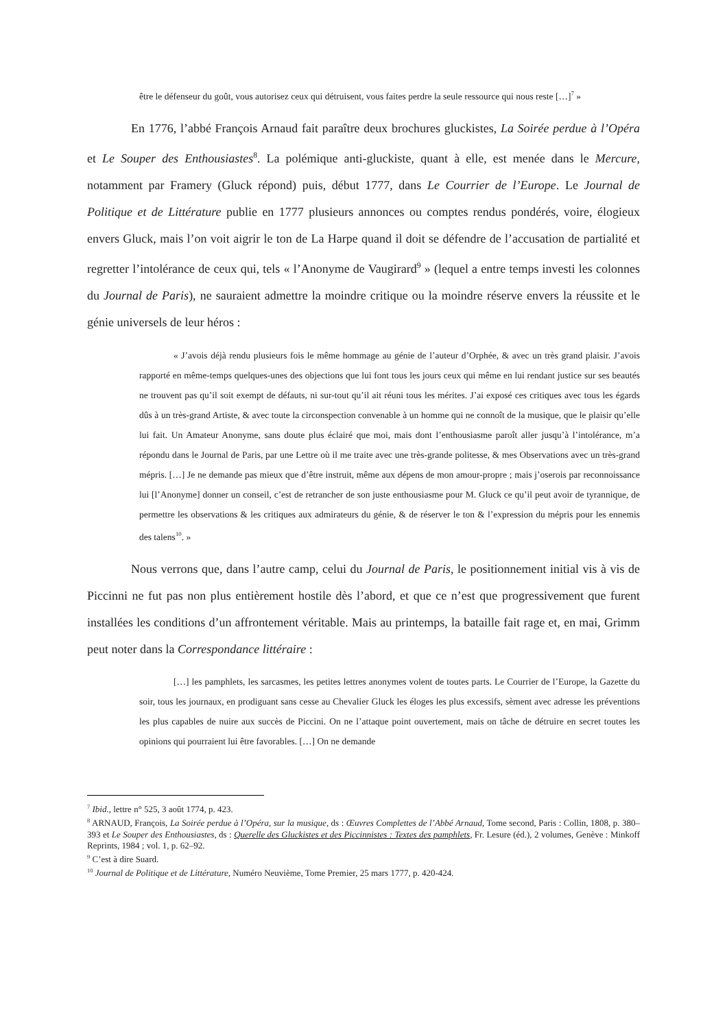être le défenseur du goût, vous autorisez ceux qui détruisent, vous faites perdre la seule ressource qui nous reste […]<sup>7</sup> »
En 1776, l’abbé François Arnaud fait paraître deux brochures gluckistes, La Soirée perdue à l’Opéra et Le Souper des Enthousiastes<sup>8</sup>. La polémique anti-gluckiste, quant à elle, est menée dans le Mercure, notamment par Framery (Gluck répond) puis, début 1777, dans Le Courrier de l’Europe. Le Journal de Politique et de Littérature publie en 1777 plusieurs annonces ou comptes rendus pondérés, voire, élogieux envers Gluck, mais l’on voit aigrir le ton de La Harpe quand il doit se défendre de l’accusation de partialité et regretter l’intolérance de ceux qui, tels « l’Anonyme de Vaugirard<sup>9</sup> » (lequel a entre temps investi les colonnes du Journal de Paris), ne sauraient admettre la moindre critique ou la moindre réserve envers la réussite et le génie universels de leur héros :
« J’avois déjà rendu plusieurs fois le même hommage au génie de l’auteur d’Orphée, & avec un très grand plaisir. J’avois rapporté en même-temps quelques-unes des objections que lui font tous les jours ceux qui même en lui rendant justice sur ses beautés ne trouvent pas qu’il soit exempt de défauts, ni sur-tout qu’il ait réuni tous les mérites. J’ai exposé ces critiques avec tous les égards dûs à un très-grand Artiste, & avec toute la circonspection convenable à un homme qui ne connoît de la musique, que le plaisir qu’elle lui fait. Un Amateur Anonyme, sans doute plus éclairé que moi, mais dont l’enthousiasme paroît aller jusqu’à l’intolérance, m’a répondu dans le Journal de Paris, par une Lettre où il me traite avec une très-grande politesse, & mes Observations avec un très-grand mépris. […] Je ne demande pas mieux que d’être instruit, même aux dépens de mon amour-propre ; mais j’oserois par reconnoissance lui [l’Anonyme] donner un conseil, c’est de retrancher de son juste enthousiasme pour M. Gluck ce qu’il peut avoir de tyrannique, de permettre les observations & les critiques aux admirateurs du génie, & de réserver le ton & l’expression du mépris pour les ennemis des talens<sup>10</sup>. »
Nous verrons que, dans l’autre camp, celui du Journal de Paris, le positionnement initial vis à vis de Piccinni ne fut pas non plus entièrement hostile dès l’abord, et que ce n’est que progressivement que furent installées les conditions d’un affrontement véritable. Mais au printemps, la bataille fait rage et, en mai, Grimm peut noter dans la Correspondance littéraire :
[…] les pamphlets, les sarcasmes, les petites lettres anonymes volent de toutes parts. Le Courrier de l’Europe, la Gazette du soir, tous les journaux, en prodiguant sans cesse au Chevalier Gluck les éloges les plus excessifs, sèment avec adresse les préventions les plus capables de nuire aux succès de Piccini. On ne l’attaque point ouvertement, mais on tâche de détruire en secret toutes les opinions qui pourraient lui être favorables. […] On ne demande
<sup>7</sup> Ibid., lettre n° 525, 3 août 1774, p. 423.
<sup>8</sup> ARNAUD, François, La Soirée perdue à l’Opéra, sur la musique, ds : Œuvres Complettes de l’Abbé Arnaud, Tome second, Paris : Collin, 1808, p. 380–393 et Le Souper des Enthousiastes, ds : Querelle des Gluckistes et des Piccinnistes : Textes des pamphlets, Fr. Lesure (éd.), 2 volumes, Genève : Minkoff Reprints, 1984 ; vol. 1, p. 62–92.
<sup>9</sup> C’est à dire Suard.
<sup>10</sup> Journal de Politique et de Littérature, Numéro Neuvième, Tome Premier, 25 mars 1777, p. 420-424.